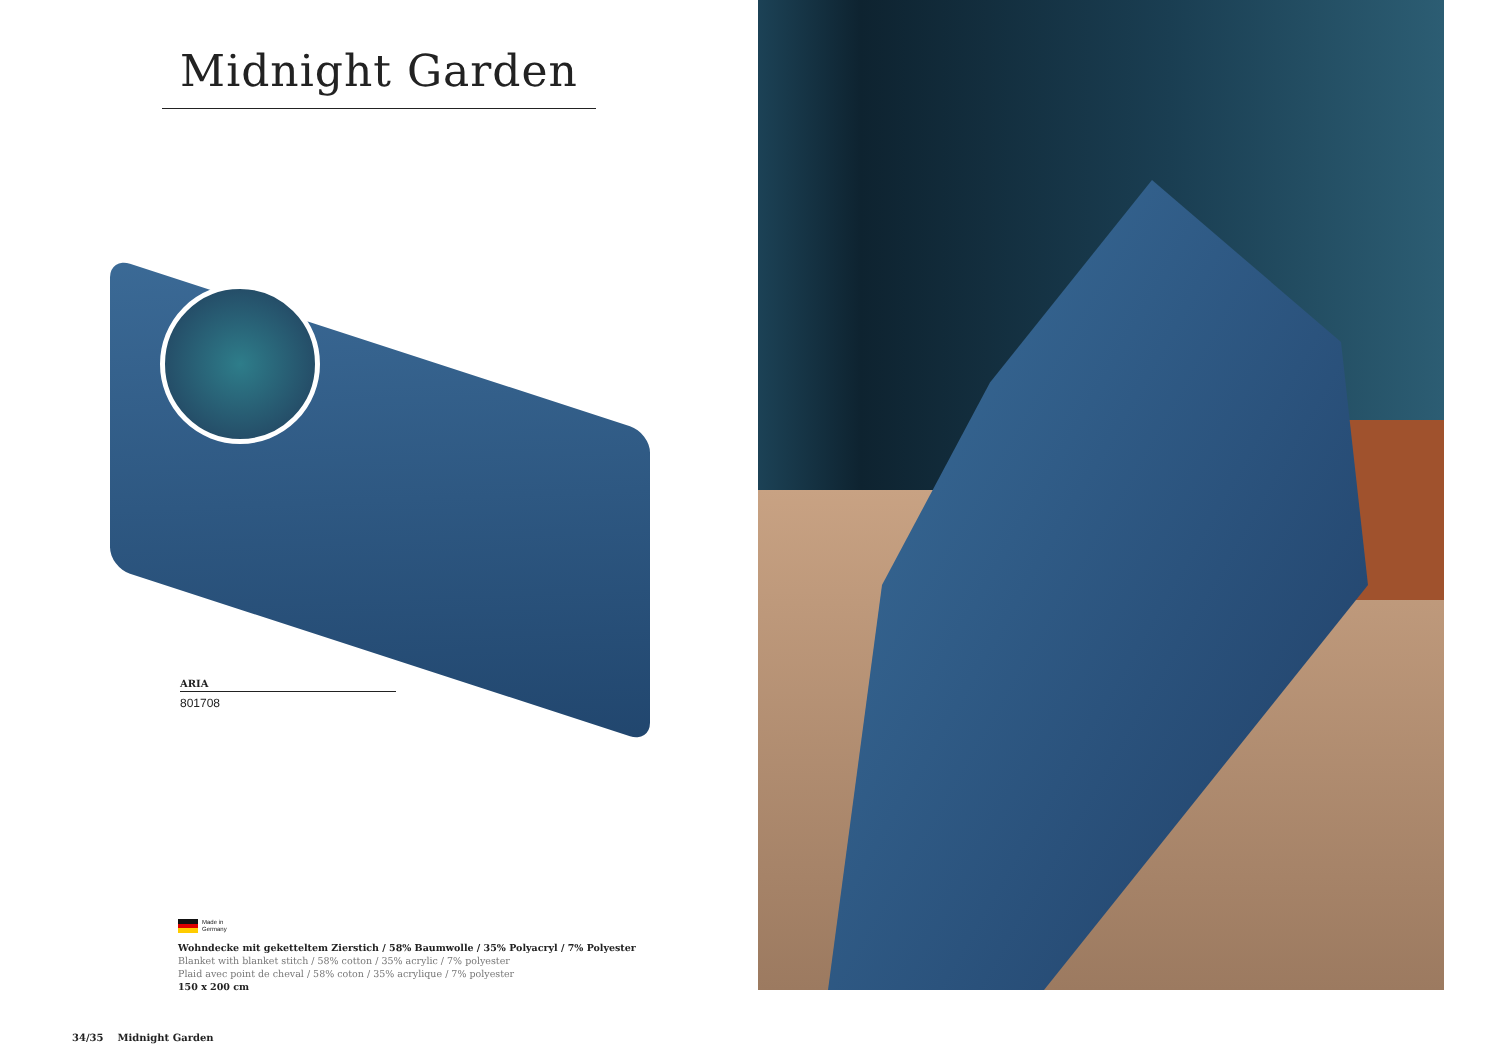Midnight Garden
ARIA
801708
Made in
Germany
Wohndecke mit geketteltem Zierstich / 58% Baumwolle / 35% Polyacryl / 7% Polyester
Blanket with blanket stitch / 58% cotton / 35% acrylic / 7% polyester
Plaid avec point de cheval / 58% coton / 35% acrylique / 7% polyester
150 x 200 cm
34/35 Midnight Garden